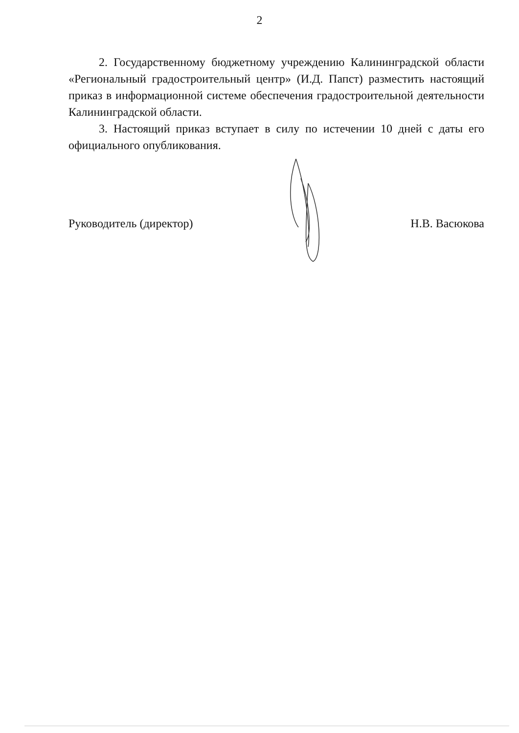2
2. Государственному бюджетному учреждению Калининградской области «Региональный градостроительный центр» (И.Д. Папст) разместить настоящий приказ в информационной системе обеспечения градостроительной деятельности Калининградской области.
3. Настоящий приказ вступает в силу по истечении 10 дней с даты его официального опубликования.
Руководитель (директор) Н.В. Васюкова